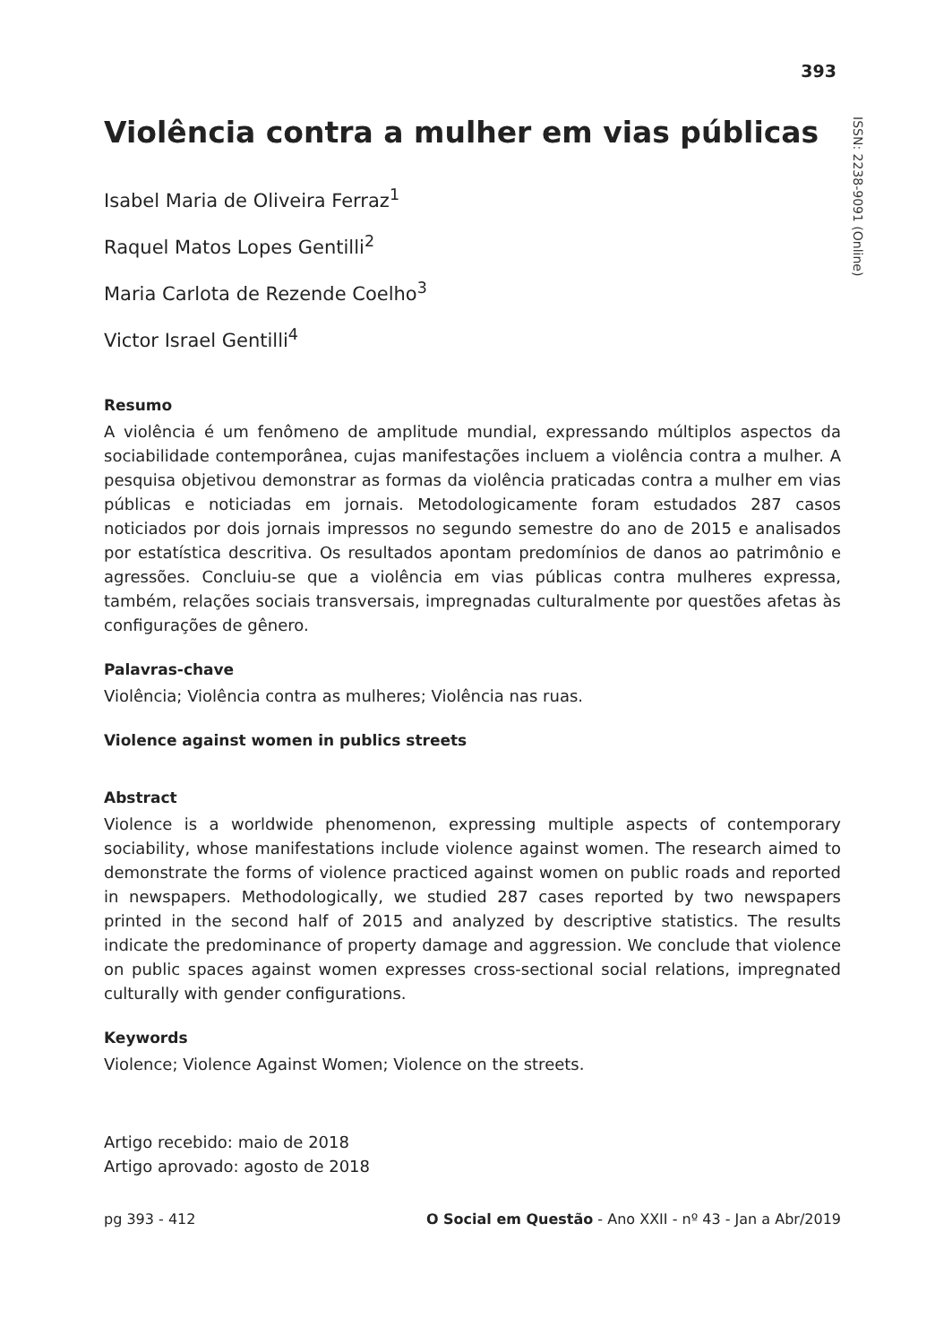393
ISSN: 2238-9091 (Online)
Violência contra a mulher em vias públicas
Isabel Maria de Oliveira Ferraz<sup>1</sup>
Raquel Matos Lopes Gentilli<sup>2</sup>
Maria Carlota de Rezende Coelho<sup>3</sup>
Victor Israel Gentilli<sup>4</sup>
Resumo
A violência é um fenômeno de amplitude mundial, expressando múltiplos aspectos da sociabilidade contemporânea, cujas manifestações incluem a violência contra a mulher. A pesquisa objetivou demonstrar as formas da violência praticadas contra a mulher em vias públicas e noticiadas em jornais. Metodologicamente foram estudados 287 casos noticiados por dois jornais impressos no segundo semestre do ano de 2015 e analisados por estatística descritiva. Os resultados apontam predomínios de danos ao patrimônio e agressões. Concluiu-se que a violência em vias públicas contra mulheres expressa, também, relações sociais transversais, impregnadas culturalmente por questões afetas às configurações de gênero.
Palavras-chave
Violência; Violência contra as mulheres; Violência nas ruas.
Violence against women in publics streets
Abstract
Violence is a worldwide phenomenon, expressing multiple aspects of contemporary sociability, whose manifestations include violence against women. The research aimed to demonstrate the forms of violence practiced against women on public roads and reported in newspapers. Methodologically, we studied 287 cases reported by two newspapers printed in the second half of 2015 and analyzed by descriptive statistics. The results indicate the predominance of property damage and aggression. We conclude that violence on public spaces against women expresses cross-sectional social relations, impregnated culturally with gender configurations.
Keywords
Violence; Violence Against Women; Violence on the streets.
Artigo recebido: maio de 2018
Artigo aprovado: agosto de 2018
pg 393 - 412 O Social em Questão - Ano XXII - nº 43 - Jan a Abr/2019